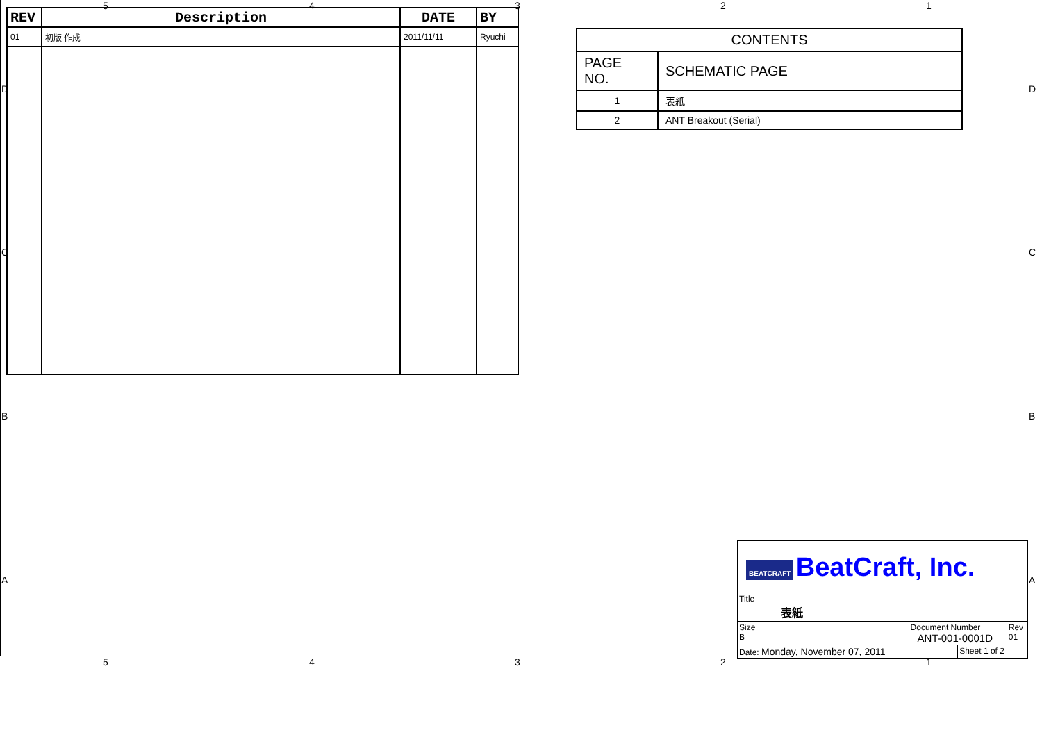5 4 3 2 1
D D
C C
B B
A A
| REV | Description | DATE | BY |
| --- | --- | --- | --- |
| 01 | 初版 作成 | 2011/11/11 | Ryuchi |
| CONTENTS | |
| PAGE NO. | SCHEMATIC PAGE |
| 1 | 表紙 |
| 2 | ANT Breakout (Serial) |
| BEATCRAFT BeatCraft, Inc. | | | |
| Title 表紙 | | | |
| Size B | Document Number ANT-001-0001D | | Rev 01 |
| Date: Monday, November 07, 2011 | | Sheet 1 of 2 | |
5 4 3 2 1